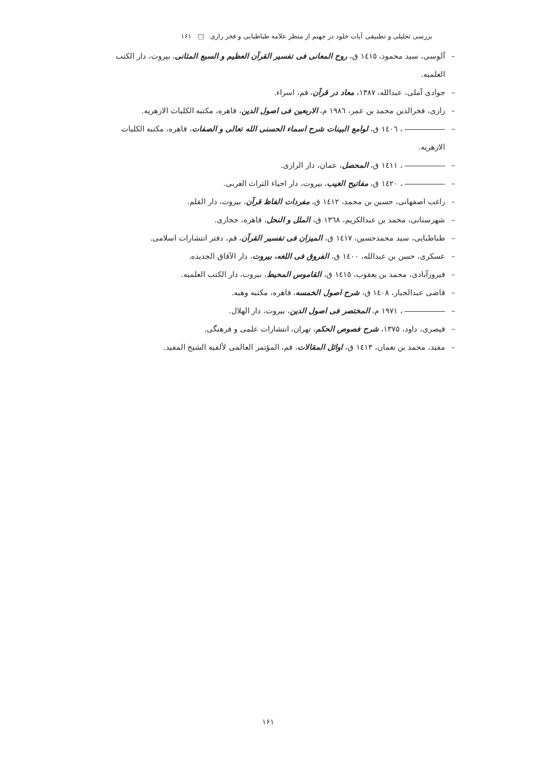بررسی تحلیلی و تطبیقی آیات خلود در جهنم از منظر علامه طباطبایی و فخر رازی □ ۱۶۱
– آلوسی، سید محمود، ١٤١٥ ق، روح المعانی فی تفسیر القرآن العظیم و السبع المثانی، بیروت، دار الکتب العلمیه.
– جوادی آملی، عبدالله، ۱۳۸۷، معاد در قرآن، قم، اسراء.
– رازی، فخرالدین محمد بن عمر، ١٩٨٦ م، الاربعین فی اصول الدین، قاهره، مکتبه الکلیات الازهریه.
– ، ١٤٠٦ ق، لوامع البینات شرح اسماء الحسنی الله تعالی و الصفات، قاهره، مکتبه الکلیات الازهریه.
– ، ١٤١١ ق، المحصل، عمان، دار الرازی.
– ، ١٤٢٠ ق، مفاتیح الغیب، بیروت، دار احیاء التراث العربی.
– راغب اصفهانی، حسین بن محمد، ١٤١٢ ق، مفردات الفاظ قرآن، بیروت، دار القلم.
– شهرستانی، محمد بن عبدالکریم، ١٣٦٨ ق، الملل و النحل، قاهره، حجازی.
– طباطبایی، سید محمدحسین، ١٤١٧ ق، المیزان فی تفسیر القرآن، قم، دفتر انتشارات اسلامی.
– عسکری، حسن بن عبدالله، ١٤٠٠ ق، الفروق فی اللغه، بیروت، دار الآفاق الجدیده.
– فیروزآبادی، محمد بن یعقوب، ١٤١٥ ق، القاموس المحیط، بیروت، دار الکتب العلمیه.
– قاضی عبدالجبار، ١٤٠٨ ق، شرح اصول الخمسه، قاهره، مکتبه وهبه.
– ، ١٩٧١ م، المختصر فی اصول الدین، بیروت، دار الهلال.
– قیصری، داود، ۱۳۷۵، شرح فصوص الحکم، تهران، انتشارات علمی و فرهنگی.
– مفید، محمد بن نعمان، ١٤١٣ ق، اوائل المقالات، قم، المؤتمر العالمی لألفیه الشیخ المفید.
۱۶۱